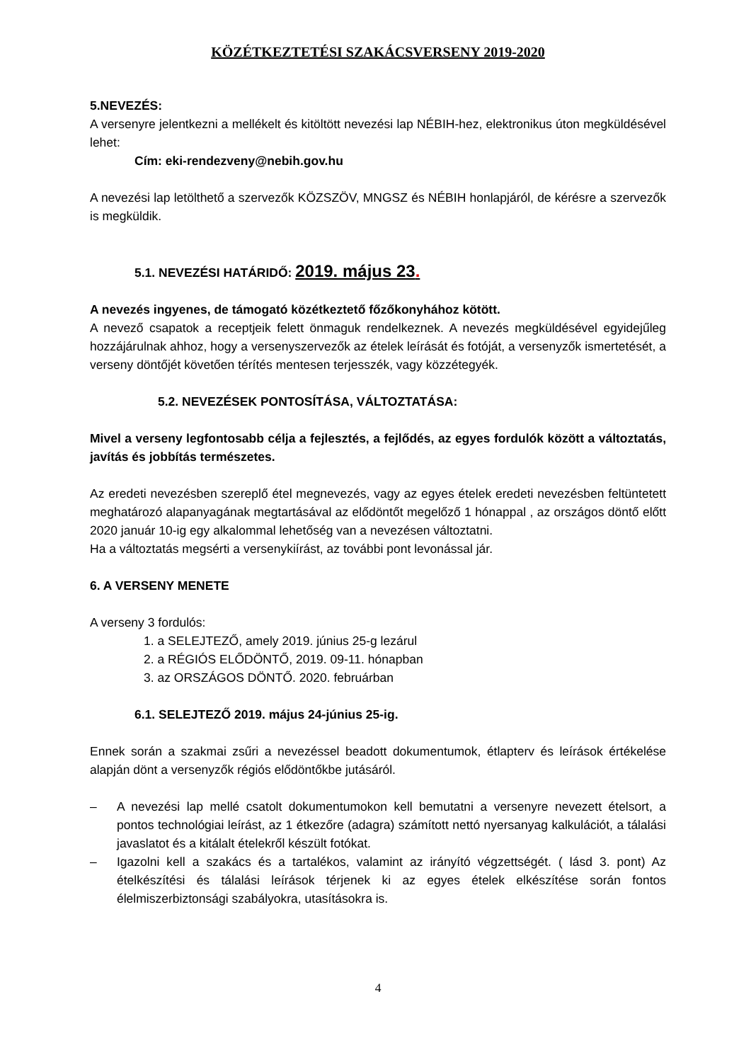KÖZÉTKEZTETÉSI SZAKÁCSVERSENY 2019-2020
5.NEVEZÉS:
A versenyre jelentkezni a mellékelt és kitöltött nevezési lap NÉBIH-hez, elektronikus úton megküldésével lehet:
Cím: eki-rendezveny@nebih.gov.hu
A nevezési lap letölthető a szervezők KÖZSZÖV, MNGSZ és NÉBIH honlapjáról, de kérésre a szervezők is megküldik.
5.1. NEVEZÉSI HATÁRIDŐ: 2019. május 23.
A nevezés ingyenes, de támogató közétkeztető főzőkonyhához kötött.
A nevező csapatok a receptjeik felett önmaguk rendelkeznek. A nevezés megküldésével egyidejűleg hozzájárulnak ahhoz, hogy a versenyszervezők az ételek leírását és fotóját, a versenyzők ismertetését, a verseny döntőjét követően térítés mentesen terjesszék, vagy közzétegyék.
5.2. NEVEZÉSEK PONTOSÍTÁSA, VÁLTOZTATÁSA:
Mivel a verseny legfontosabb célja a fejlesztés, a fejlődés, az egyes fordulók között a változtatás, javítás és jobbítás természetes.
Az eredeti nevezésben szereplő étel megnevezés, vagy az egyes ételek eredeti nevezésben feltüntetett meghatározó alapanyagának megtartásával az elődöntőt megelőző 1 hónappal , az országos döntő előtt 2020 január 10-ig egy alkalommal lehetőség van a nevezésen változtatni.
Ha a változtatás megsérti a versenykiírást, az további pont levonással jár.
6. A VERSENY MENETE
A verseny 3 fordulós:
1. a SELEJTEZŐ, amely 2019. június 25-g lezárul
2. a RÉGIÓS ELŐDÖNTŐ, 2019. 09-11. hónapban
3. az ORSZÁGOS DÖNTŐ. 2020. februárban
6.1. SELEJTEZŐ 2019. május 24-június 25-ig.
Ennek során a szakmai zsűri a nevezéssel beadott dokumentumok, étlapterv és leírások értékelése alapján dönt a versenyzők régiós elődöntőkbe jutásáról.
– A nevezési lap mellé csatolt dokumentumokon kell bemutatni a versenyre nevezett ételsort, a pontos technológiai leírást, az 1 étkezőre (adagra) számított nettó nyersanyag kalkulációt, a tálalási javaslatot és a kitálalt ételekről készült fotókat.
– Igazolni kell a szakács és a tartalékos, valamint az irányító végzettségét. ( lásd 3. pont) Az ételkészítési és tálalási leírások térjenek ki az egyes ételek elkészítése során fontos élelmiszerbiztonsági szabályokra, utasításokra is.
4